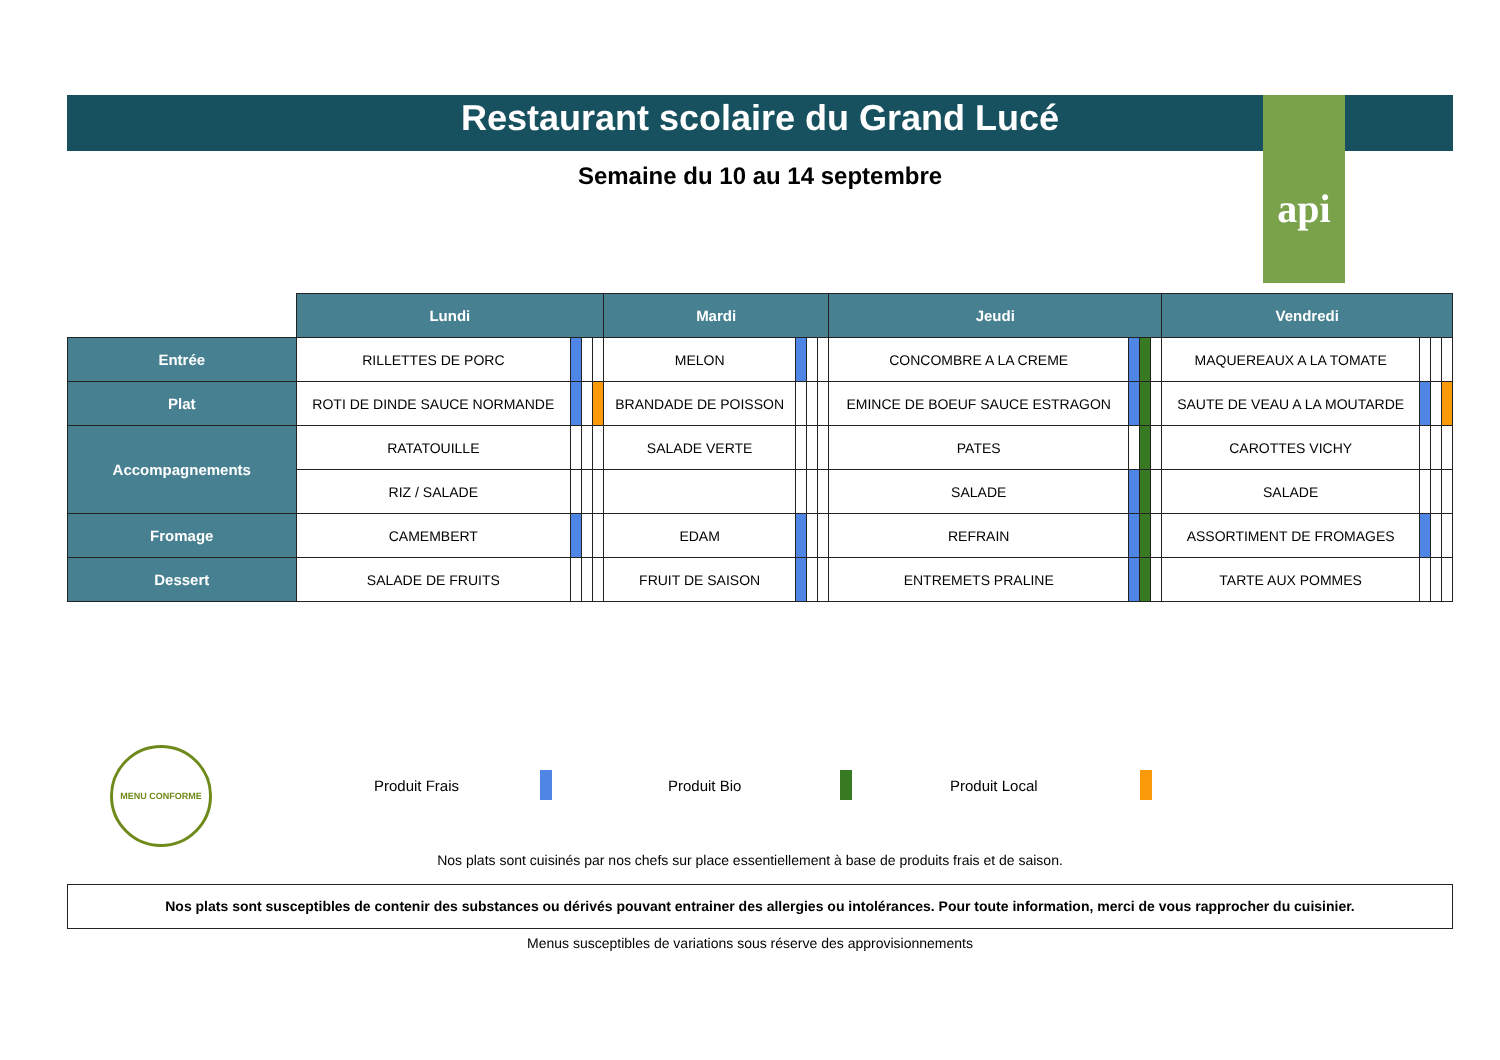Restaurant scolaire du Grand Lucé
api
Semaine du 10 au 14 septembre
| | Lundi | | | | Mardi | | | | Jeudi | | | | Vendredi | | | |
| Entrée | RILLETTES DE PORC | | | | MELON | | | | CONCOMBRE A LA CREME | | | | MAQUEREAUX A LA TOMATE | | | |
| Plat | ROTI DE DINDE SAUCE NORMANDE | | | | BRANDADE DE POISSON | | | | EMINCE DE BOEUF SAUCE ESTRAGON | | | | SAUTE DE VEAU A LA MOUTARDE | | | |
| Accompagnements | RATATOUILLE | | | | SALADE VERTE | | | | PATES | | | | CAROTTES VICHY | | | |
| | RIZ / SALADE | | | | | | | | SALADE | | | | SALADE | | | |
| Fromage | CAMEMBERT | | | | EDAM | | | | REFRAIN | | | | ASSORTIMENT DE FROMAGES | | | |
| Dessert | SALADE DE FRUITS | | | | FRUIT DE SAISON | | | | ENTREMETS PRALINE | | | | TARTE AUX POMMES | | | |
MENU CONFORME
Produit Frais Produit Bio Produit Local
Nos plats sont cuisinés par nos chefs sur place essentiellement à base de produits frais et de saison.
Nos plats sont susceptibles de contenir des substances ou dérivés pouvant entrainer des allergies ou intolérances. Pour toute information, merci de vous rapprocher du cuisinier.
Menus susceptibles de variations sous réserve des approvisionnements